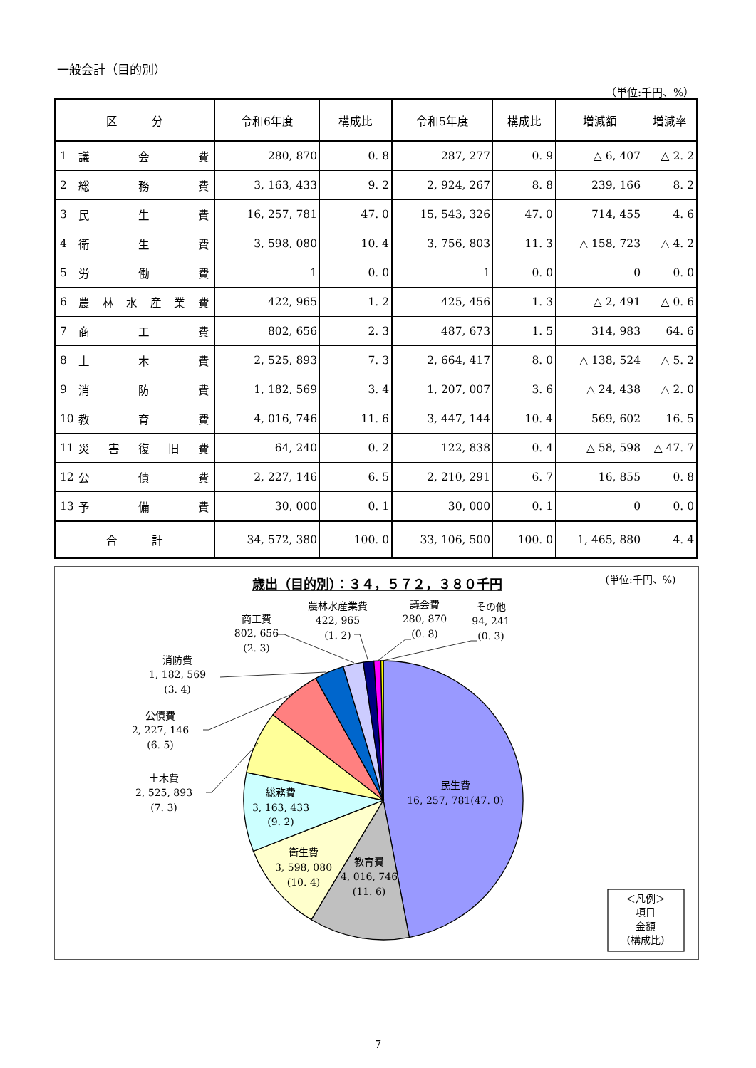一般会計（目的別）
（単位:千円、%）
| 区 分 | 令和6年度 | 構成比 | 令和5年度 | 構成比 | 増減額 | 増減率 |
| --- | --- | --- | --- | --- | --- | --- |
| 1 議 会 費 | 280, 870 | 0. 8 | 287, 277 | 0. 9 | △ 6, 407 | △ 2. 2 |
| 2 総 務 費 | 3, 163, 433 | 9. 2 | 2, 924, 267 | 8. 8 | 239, 166 | 8. 2 |
| 3 民 生 費 | 16, 257, 781 | 47. 0 | 15, 543, 326 | 47. 0 | 714, 455 | 4. 6 |
| 4 衛 生 費 | 3, 598, 080 | 10. 4 | 3, 756, 803 | 11. 3 | △ 158, 723 | △ 4. 2 |
| 5 労 働 費 | 1 | 0. 0 | 1 | 0. 0 | 0 | 0. 0 |
| 6 農 林 水 産 業 費 | 422, 965 | 1. 2 | 425, 456 | 1. 3 | △ 2, 491 | △ 0. 6 |
| 7 商 工 費 | 802, 656 | 2. 3 | 487, 673 | 1. 5 | 314, 983 | 64. 6 |
| 8 土 木 費 | 2, 525, 893 | 7. 3 | 2, 664, 417 | 8. 0 | △ 138, 524 | △ 5. 2 |
| 9 消 防 費 | 1, 182, 569 | 3. 4 | 1, 207, 007 | 3. 6 | △ 24, 438 | △ 2. 0 |
| 10 教 育 費 | 4, 016, 746 | 11. 6 | 3, 447, 144 | 10. 4 | 569, 602 | 16. 5 |
| 11 災 害 復 旧 費 | 64, 240 | 0. 2 | 122, 838 | 0. 4 | △ 58, 598 | △ 47. 7 |
| 12 公 債 費 | 2, 227, 146 | 6. 5 | 2, 210, 291 | 6. 7 | 16, 855 | 0. 8 |
| 13 予 備 費 | 30, 000 | 0. 1 | 30, 000 | 0. 1 | 0 | 0. 0 |
| 合 計 | 34, 572, 380 | 100. 0 | 33, 106, 500 | 100. 0 | 1, 465, 880 | 4. 4 |
歳出（目的別）：３４，５７２，３８０千円
(単位:千円、%)
商工費
802, 656
(2. 3)
農林水産業費
422, 965
(1. 2)
議会費
280, 870
(0. 8)
その他
94, 241
(0. 3)
消防費
1, 182, 569
(3. 4)
公債費
2, 227, 146
(6. 5)
土木費
2, 525, 893
(7. 3)
民生費
16, 257, 781(47. 0)
総務費
3, 163, 433
(9. 2)
衛生費
3, 598, 080
(10. 4)
教育費
4, 016, 746
(11. 6)
＜凡例＞
項目
金額
(構成比)
7